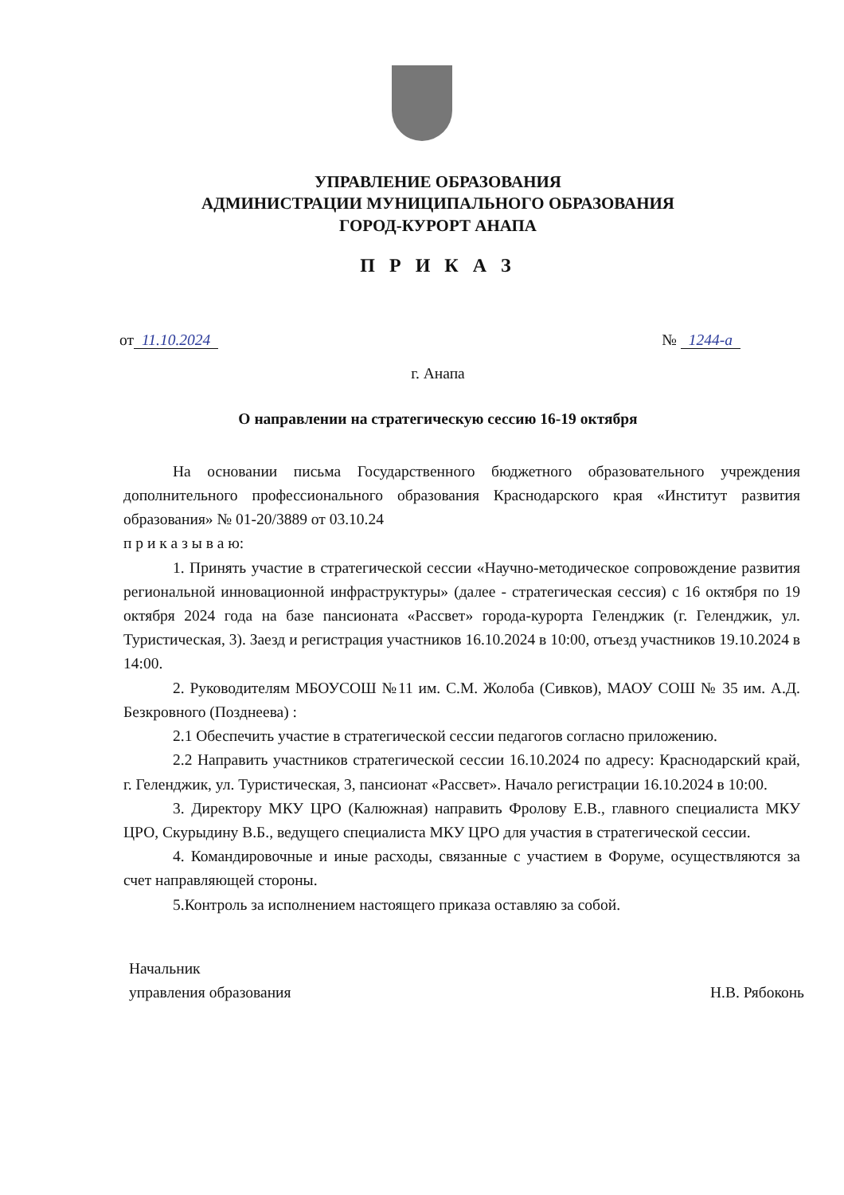УПРАВЛЕНИЕ ОБРАЗОВАНИЯ
АДМИНИСТРАЦИИ МУНИЦИПАЛЬНОГО ОБРАЗОВАНИЯ
ГОРОД-КУРОРТ АНАПА
П Р И К А З
от 11.10.2024 № 1244-a
г. Анапа
О направлении на стратегическую сессию 16-19 октября
На основании письма Государственного бюджетного образовательного учреждения дополнительного профессионального образования Краснодарского края «Институт развития образования» № 01-20/3889 от 03.10.24
п р и к а з ы в а ю:
1. Принять участие в стратегической сессии «Научно-методическое сопровождение развития региональной инновационной инфраструктуры» (далее - стратегическая сессия) с 16 октября по 19 октября 2024 года на базе пансионата «Рассвет» города-курорта Геленджик (г. Геленджик, ул. Туристическая, 3). Заезд и регистрация участников 16.10.2024 в 10:00, отъезд участников 19.10.2024 в 14:00.
2. Руководителям МБОУСОШ №11 им. С.М. Жолоба (Сивков), МАОУ СОШ № 35 им. А.Д. Безкровного (Позднеева) :
2.1 Обеспечить участие в стратегической сессии педагогов согласно приложению.
2.2 Направить участников стратегической сессии 16.10.2024 по адресу: Краснодарский край, г. Геленджик, ул. Туристическая, 3, пансионат «Рассвет». Начало регистрации 16.10.2024 в 10:00.
3. Директору МКУ ЦРО (Калюжная) направить Фролову Е.В., главного специалиста МКУ ЦРО, Скурыдину В.Б., ведущего специалиста МКУ ЦРО для участия в стратегической сессии.
4. Командировочные и иные расходы, связанные с участием в Форуме, осуществляются за счет направляющей стороны.
5.Контроль за исполнением настоящего приказа оставляю за собой.
Начальник
управления образования
Н.В. Рябоконь